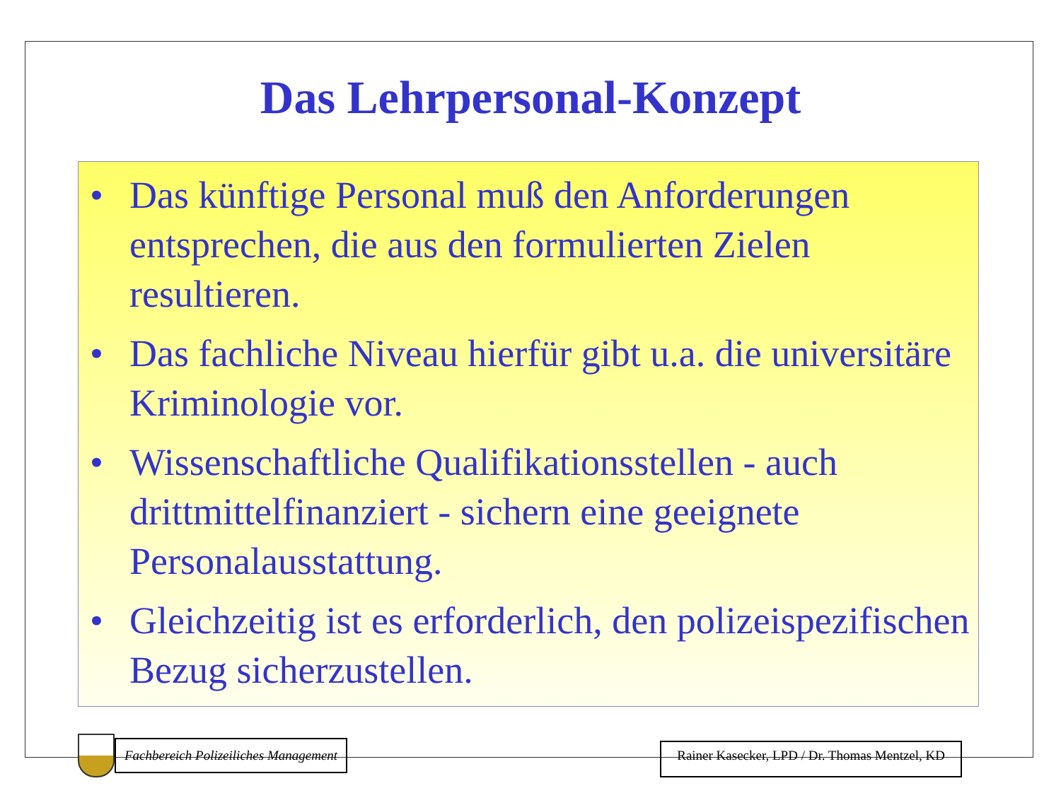Das Lehrpersonal-Konzept
• Das künftige Personal muß den Anforderungen entsprechen, die aus den formulierten Zielen resultieren.
• Das fachliche Niveau hierfür gibt u.a. die universitäre Kriminologie vor.
• Wissenschaftliche Qualifikationsstellen - auch drittmittelfinanziert - sichern eine geeignete Personalausstattung.
• Gleichzeitig ist es erforderlich, den polizeispezifischen Bezug sicherzustellen.
Fachbereich Polizeiliches Management
Rainer Kasecker, LPD / Dr. Thomas Mentzel, KD